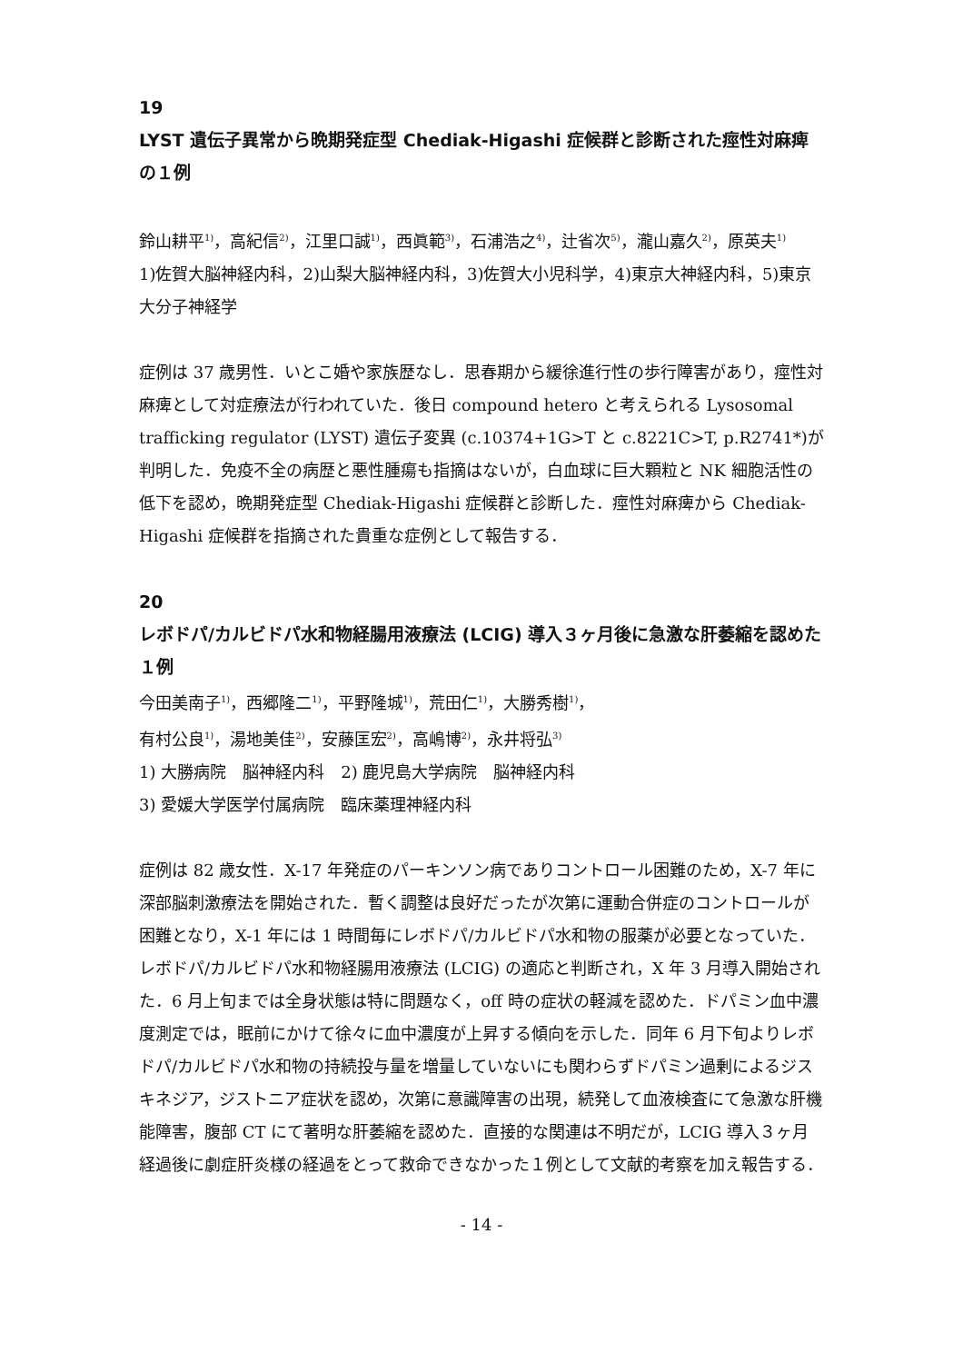19
LYST 遺伝子異常から晩期発症型 Chediak-Higashi 症候群と診断された痙性対麻痺の１例
鈴山耕平<sup>1)</sup>，高紀信<sup>2)</sup>，江里口誠<sup>1)</sup>，西眞範<sup>3)</sup>，石浦浩之<sup>4)</sup>，辻省次<sup>5)</sup>，瀧山嘉久<sup>2)</sup>，原英夫<sup>1)</sup>
1)佐賀大脳神経内科，2)山梨大脳神経内科，3)佐賀大小児科学，4)東京大神経内科，5)東京大分子神経学
症例は 37 歳男性．いとこ婚や家族歴なし．思春期から緩徐進行性の歩行障害があり，痙性対麻痺として対症療法が行われていた．後日 compound hetero と考えられる Lysosomal trafficking regulator (LYST) 遺伝子変異 (c.10374+1G>T と c.8221C>T, p.R2741*)が判明した．免疫不全の病歴と悪性腫瘍も指摘はないが，白血球に巨大顆粒と NK 細胞活性の低下を認め，晩期発症型 Chediak-Higashi 症候群と診断した．痙性対麻痺から Chediak-Higashi 症候群を指摘された貴重な症例として報告する．
20
レボドパ/カルビドパ水和物経腸用液療法 (LCIG) 導入３ヶ月後に急激な肝萎縮を認めた１例
今田美南子<sup>1)</sup>，西郷隆二<sup>1)</sup>，平野隆城<sup>1)</sup>，荒田仁<sup>1)</sup>，大勝秀樹<sup>1)</sup>，
有村公良<sup>1)</sup>，湯地美佳<sup>2)</sup>，安藤匡宏<sup>2)</sup>，高嶋博<sup>2)</sup>，永井将弘<sup>3)</sup>
1) 大勝病院　脳神経内科　2) 鹿児島大学病院　脳神経内科
3) 愛媛大学医学付属病院　臨床薬理神経内科
症例は 82 歳女性．X-17 年発症のパーキンソン病でありコントロール困難のため，X-7 年に深部脳刺激療法を開始された．暫く調整は良好だったが次第に運動合併症のコントロールが困難となり，X-1 年には 1 時間毎にレボドパ/カルビドパ水和物の服薬が必要となっていた．レボドパ/カルビドパ水和物経腸用液療法 (LCIG) の適応と判断され，X 年 3 月導入開始された．6 月上旬までは全身状態は特に問題なく，off 時の症状の軽減を認めた．ドパミン血中濃度測定では，眠前にかけて徐々に血中濃度が上昇する傾向を示した．同年 6 月下旬よりレボドパ/カルビドパ水和物の持続投与量を増量していないにも関わらずドパミン過剰によるジスキネジア，ジストニア症状を認め，次第に意識障害の出現，続発して血液検査にて急激な肝機能障害，腹部 CT にて著明な肝萎縮を認めた．直接的な関連は不明だが，LCIG 導入３ヶ月経過後に劇症肝炎様の経過をとって救命できなかった１例として文献的考察を加え報告する．
- 14 -